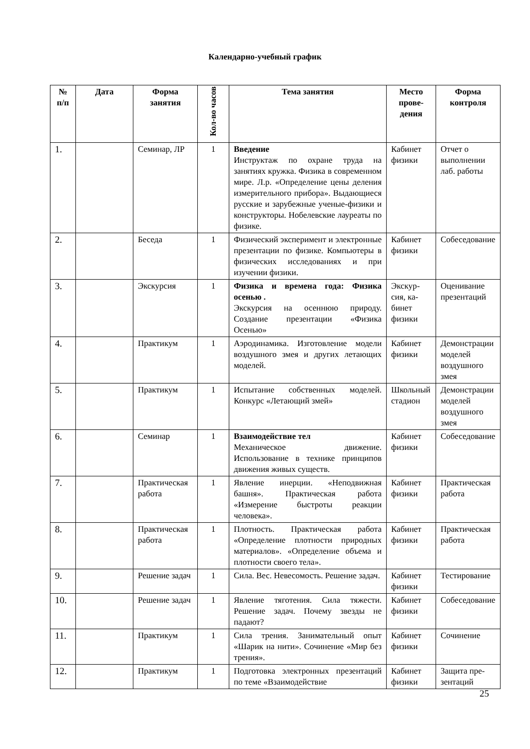Календарно-учебный график
| № п/п | Дата | Форма занятия | Кол-во часов | Тема занятия | Место прове­дения | Форма контроля |
| --- | --- | --- | --- | --- | --- | --- |
| 1. | | Семинар, ЛР | 1 | Введение Инструктаж по охране труда на занятиях кружка. Физика в современном мире. Л.р. «Определение цены деления измерительного прибора». Выдающиеся русские и зарубежные ученые-физики и конструкторы. Нобелевские лауреаты по физике. | Кабинет физики | Отчет о выполнении лаб. работы |
| 2. | | Беседа | 1 | Физический эксперимент и электронные презентации по физике. Компьютеры в физических исследованиях и при изучении физики. | Кабинет физики | Собеседова­ние |
| 3. | | Экскурсия | 1 | Физика и времена года: Физика осенью . Экскурсия на осеннюю природу. Создание презентации «Физика Осенью» | Экскур­сия, ка­бинет физики | Оценивание презентаций |
| 4. | | Практикум | 1 | Аэродинамика. Изготовление модели воздушного змея и других летающих моделей. | Кабинет физики | Демонстра­ции моделей воздушного змея |
| 5. | | Практикум | 1 | Испытание собственных моделей. Конкурс «Летающий змей» | Школь­ный ста­дион | Демонстра­ции моделей воздушного змея |
| 6. | | Семинар | 1 | Взаимодействие тел Механическое движение. Использование в технике принципов движения живых существ. | Кабинет физики | Собеседова­ние |
| 7. | | Практиче­ская работа | 1 | Явление инерции. «Неподвижная башня». Практическая работа «Измерение быстроты реакции человека». | Кабинет физики | Практиче­ская работа |
| 8. | | Практиче­ская работа | 1 | Плотность. Практическая работа «Определение плотности природных материалов». «Определение объема и плотности своего тела». | Кабинет физики | Практиче­ская работа |
| 9. | | Решение задач | 1 | Сила. Вес. Невесомость. Решение задач. | Кабинет физики | Тестирова­ние |
| 10. | | Решение задач | 1 | Явление тяготения. Сила тяжести. Решение задач. Почему звезды не падают? | Кабинет физики | Собеседова­ние |
| 11. | | Практикум | 1 | Сила трения. Занимательный опыт «Шарик на нити». Сочинение «Мир без трения». | Кабинет физики | Сочинение |
| 12. | | Практикум | 1 | Подготовка электронных презентаций по теме «Взаимодействие | Кабинет физики | Защита пре­зентаций |
25